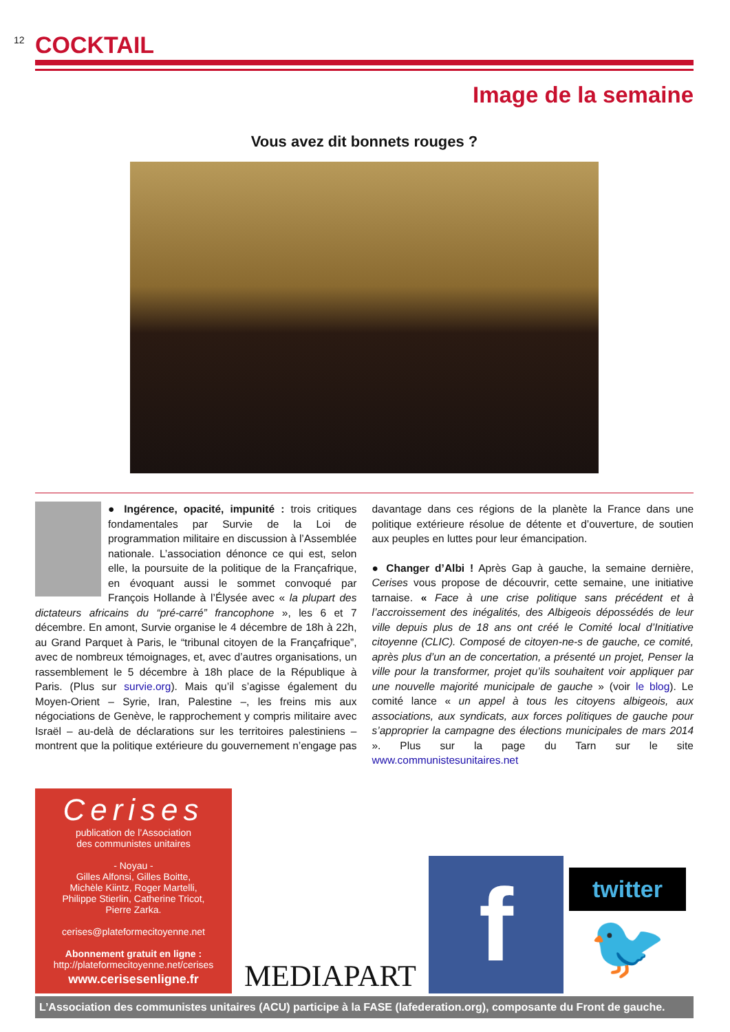12
COCKTAIL
Image de la semaine
Vous avez dit bonnets rouges ?
● Ingérence, opacité, impunité : trois critiques fondamentales par Survie de la Loi de programmation militaire en discussion à l’Assemblée nationale. L’association dénonce ce qui est, selon elle, la poursuite de la politique de la Françafrique, en évoquant aussi le sommet convoqué par François Hollande à l’Élysée avec « la plupart des dictateurs africains du “pré-carré” francophone », les 6 et 7 décembre. En amont, Survie organise le 4 décembre de 18h à 22h, au Grand Parquet à Paris, le “tribunal citoyen de la Françafrique”, avec de nombreux témoignages, et, avec d’autres organisations, un rassemblement le 5 décembre à 18h place de la République à Paris. (Plus sur survie.org). Mais qu’il s’agisse également du Moyen-Orient – Syrie, Iran, Palestine –, les freins mis aux négociations de Genève, le rapprochement y compris militaire avec Israël – au-delà de déclarations sur les territoires palestiniens – montrent que la politique extérieure du gouvernement n’engage pas davantage dans ces régions de la planète la France dans une politique extérieure résolue de détente et d’ouverture, de soutien aux peuples en luttes pour leur émancipation.
● Changer d’Albi ! Après Gap à gauche, la semaine dernière, Cerises vous propose de découvrir, cette semaine, une initiative tarnaise. « Face à une crise politique sans précédent et à l’accroissement des inégalités, des Albigeois dépossédés de leur ville depuis plus de 18 ans ont créé le Comité local d’Initiative citoyenne (CLIC). Composé de citoyen-ne-s de gauche, ce comité, après plus d’un an de concertation, a présenté un projet, Penser la ville pour la transformer, projet qu’ils souhaitent voir appliquer par une nouvelle majorité municipale de gauche » (voir le blog). Le comité lance « un appel à tous les citoyens albigeois, aux associations, aux syndicats, aux forces politiques de gauche pour s’approprier la campagne des élections municipales de mars 2014 ». Plus sur la page du Tarn sur le site www.communistesunitaires.net
Cerises
publication de l’Association
des communistes unitaires
- Noyau -
Gilles Alfonsi, Gilles Boitte,
Michèle Kiintz, Roger Martelli,
Philippe Stierlin, Catherine Tricot,
Pierre Zarka.
cerises@plateformecitoyenne.net
Abonnement gratuit en ligne :
http://plateformecitoyenne.net/cerises
www.cerisesenligne.fr
MEDIAPART
f
twitter
🐦
L’Association des communistes unitaires (ACU) participe à la FASE (lafederation.org), composante du Front de gauche.